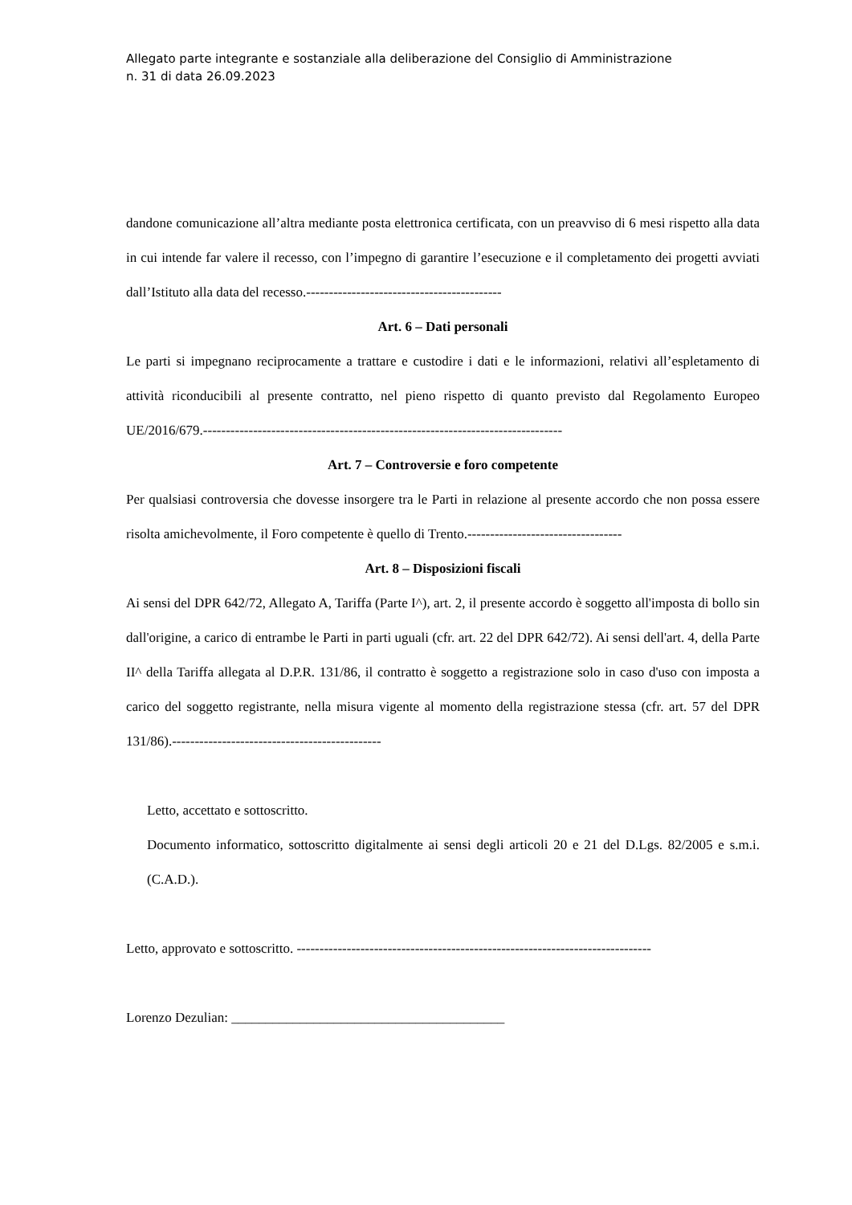Allegato parte integrante e sostanziale alla deliberazione del Consiglio di Amministrazione
n. 31 di data 26.09.2023
dandone comunicazione all’altra mediante posta elettronica certificata, con un preavviso di 6 mesi rispetto alla data in cui intende far valere il recesso, con l’impegno di garantire l’esecuzione e il completamento dei progetti avviati dall’Istituto alla data del recesso.-------------------------------------------
Art. 6 – Dati personali
Le parti si impegnano reciprocamente a trattare e custodire i dati e le informazioni, relativi all’espletamento di attività riconducibili al presente contratto, nel pieno rispetto di quanto previsto dal Regolamento Europeo UE/2016/679.-------------------------------------------------------------------------------
Art. 7 – Controversie e foro competente
Per qualsiasi controversia che dovesse insorgere tra le Parti in relazione al presente accordo che non possa essere risolta amichevolmente, il Foro competente è quello di Trento.----------------------------------
Art. 8 – Disposizioni fiscali
Ai sensi del DPR 642/72, Allegato A, Tariffa (Parte I^), art. 2, il presente accordo è soggetto all'imposta di bollo sin dall'origine, a carico di entrambe le Parti in parti uguali (cfr. art. 22 del DPR 642/72). Ai sensi dell'art. 4, della Parte II^ della Tariffa allegata al D.P.R. 131/86, il contratto è soggetto a registrazione solo in caso d'uso con imposta a carico del soggetto registrante, nella misura vigente al momento della registrazione stessa (cfr. art. 57 del DPR 131/86).----------------------------------------------
Letto, accettato e sottoscritto.
Documento informatico, sottoscritto digitalmente ai sensi degli articoli 20 e 21 del D.Lgs. 82/2005 e s.m.i. (C.A.D.).
Letto, approvato e sottoscritto. ------------------------------------------------------------------------------
Lorenzo Dezulian: ________________________________________